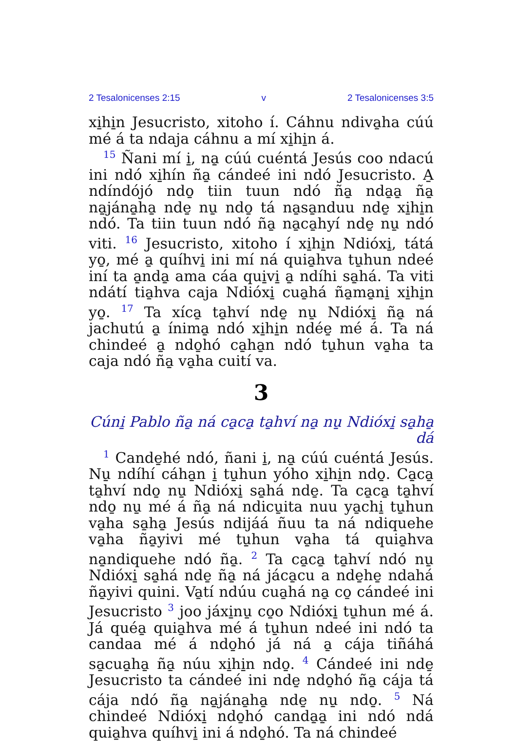2 Tesalonicenses 2:15 v 2 Tesalonicenses 3:5
xi̱hi̱n Jesucristo, xitoho í. Cáhnu ndiva̱ha cúú mé á ta ndaja cáhnu a mí xi̱hi̱n á.
<sup>15</sup> Ñani mí i̱, na̱ cúú cuéntá Jesús coo ndacú ini ndó xi̱hín ña̱ cándeé ini ndó Jesucristo. A̱ ndíndójó ndo̱ tiin tuun ndó ña̱ nda̱a̱ ña̱ na̱jána̱ha̱ nde̱ nu̱ ndo̱ tá na̱sa̱nduu nde̱ xi̱hi̱n ndó. Ta tiin tuun ndó ña̱ na̱ca̱hyí nde̱ nu̱ ndó viti. <sup>16</sup> Jesucristo, xitoho í xi̱hi̱n Ndióxi̱, tátá yo̱, mé a̱ quíhvi̱ ini mí ná quia̱hva tu̱hun ndeé iní ta a̱nda̱ ama cáa qui̱vi̱ a̱ ndíhi sa̱há. Ta viti ndátí tia̱hva caja Ndióxi̱ cua̱há ña̱ma̱ni̱ xi̱hi̱n yo̱. <sup>17</sup> Ta xíca̱ ta̱hví nde̱ nu̱ Ndióxi̱ ña̱ ná jachutú a̱ ínima̱ ndó xi̱hi̱n ndée̱ mé á. Ta ná chindeé a̱ ndo̱hó ca̱ha̱n ndó tu̱hun va̱ha ta caja ndó ña̱ va̱ha cuití va.
3
Cúni̱ Pablo ña̱ ná ca̱ca̱ ta̱hví na̱ nu̱ Ndióxi̱ sa̱ha̱ dá
<sup>1</sup> Cande̱hé ndó, ñani i̱, na̱ cúú cuéntá Jesús. Nu̱ ndíhí cáha̱n i̱ tu̱hun yóho xi̱hi̱n ndo̱. Ca̱ca̱ ta̱hví ndo̱ nu̱ Ndióxi̱ sa̱há nde̱. Ta ca̱ca̱ ta̱hví ndo̱ nu̱ mé á ña̱ ná ndicu̱ita nuu ya̱chi̱ tu̱hun va̱ha sa̱ha̱ Jesús ndijáá ñuu ta ná ndiquehe va̱ha ña̱yivi mé tu̱hun va̱ha tá quia̱hva na̱ndiquehe ndó ña̱. <sup>2</sup> Ta ca̱ca̱ ta̱hví ndó nu̱ Ndióxi̱ sa̱há nde̱ ña̱ ná jáca̱cu a nde̱he̱ ndahá ña̱yivi quini. Va̱tí ndúu cua̱há na̱ co̱ cándeé ini Jesucristo <sup>3</sup> joo jáxi̱nu̱ co̱o Ndióxi̱ tu̱hun mé á. Já quéa̱ quia̱hva mé á tu̱hun ndeé ini ndó ta candaa mé á ndo̱hó já ná a̱ cája tiñáhá sa̱cua̱ha̱ ña̱ núu xi̱hi̱n ndo̱. <sup>4</sup> Cándeé ini nde̱ Jesucristo ta cándeé ini nde̱ ndo̱hó ña̱ cája tá cája ndó ña̱ na̱jána̱ha̱ nde̱ nu̱ ndo̱. <sup>5</sup> Ná chindeé Ndióxi̱ ndo̱hó canda̱a̱ ini ndó ndá quia̱hva quíhvi̱ ini á ndo̱hó. Ta ná chindeé